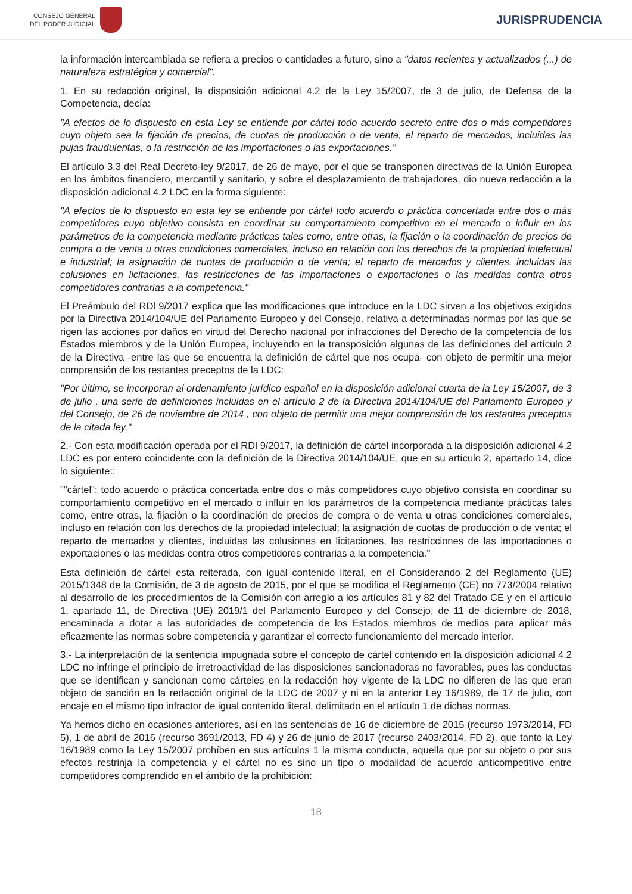CONSEJO GENERAL
DEL PODER JUDICIAL
JURISPRUDENCIA
la información intercambiada se refiera a precios o cantidades a futuro, sino a "datos recientes y actualizados (...) de naturaleza estratégica y comercial".
1. En su redacción original, la disposición adicional 4.2 de la Ley 15/2007, de 3 de julio, de Defensa de la Competencia, decía:
"A efectos de lo dispuesto en esta Ley se entiende por cártel todo acuerdo secreto entre dos o más competidores cuyo objeto sea la fijación de precios, de cuotas de producción o de venta, el reparto de mercados, incluidas las pujas fraudulentas, o la restricción de las importaciones o las exportaciones."
El artículo 3.3 del Real Decreto-ley 9/2017, de 26 de mayo, por el que se transponen directivas de la Unión Europea en los ámbitos financiero, mercantil y sanitario, y sobre el desplazamiento de trabajadores, dio nueva redacción a la disposición adicional 4.2 LDC en la forma siguiente:
"A efectos de lo dispuesto en esta ley se entiende por cártel todo acuerdo o práctica concertada entre dos o más competidores cuyo objetivo consista en coordinar su comportamiento competitivo en el mercado o influir en los parámetros de la competencia mediante prácticas tales como, entre otras, la fijación o la coordinación de precios de compra o de venta u otras condiciones comerciales, incluso en relación con los derechos de la propiedad intelectual e industrial; la asignación de cuotas de producción o de venta; el reparto de mercados y clientes, incluidas las colusiones en licitaciones, las restricciones de las importaciones o exportaciones o las medidas contra otros competidores contrarias a la competencia."
El Preámbulo del RDl 9/2017 explica que las modificaciones que introduce en la LDC sirven a los objetivos exigidos por la Directiva 2014/104/UE del Parlamento Europeo y del Consejo, relativa a determinadas normas por las que se rigen las acciones por daños en virtud del Derecho nacional por infracciones del Derecho de la competencia de los Estados miembros y de la Unión Europea, incluyendo en la transposición algunas de las definiciones del artículo 2 de la Directiva -entre las que se encuentra la definición de cártel que nos ocupa- con objeto de permitir una mejor comprensión de los restantes preceptos de la LDC:
"Por último, se incorporan al ordenamiento jurídico español en la disposición adicional cuarta de la Ley 15/2007, de 3 de julio , una serie de definiciones incluidas en el artículo 2 de la Directiva 2014/104/UE del Parlamento Europeo y del Consejo, de 26 de noviembre de 2014 , con objeto de permitir una mejor comprensión de los restantes preceptos de la citada ley."
2.- Con esta modificación operada por el RDl 9/2017, la definición de cártel incorporada a la disposición adicional 4.2 LDC es por entero coincidente con la definición de la Directiva 2014/104/UE, que en su artículo 2, apartado 14, dice lo siguiente::
""cártel": todo acuerdo o práctica concertada entre dos o más competidores cuyo objetivo consista en coordinar su comportamiento competitivo en el mercado o influir en los parámetros de la competencia mediante prácticas tales como, entre otras, la fijación o la coordinación de precios de compra o de venta u otras condiciones comerciales, incluso en relación con los derechos de la propiedad intelectual; la asignación de cuotas de producción o de venta; el reparto de mercados y clientes, incluidas las colusiones en licitaciones, las restricciones de las importaciones o exportaciones o las medidas contra otros competidores contrarias a la competencia."
Esta definición de cártel esta reiterada, con igual contenido literal, en el Considerando 2 del Reglamento (UE) 2015/1348 de la Comisión, de 3 de agosto de 2015, por el que se modifica el Reglamento (CE) no 773/2004 relativo al desarrollo de los procedimientos de la Comisión con arreglo a los artículos 81 y 82 del Tratado CE y en el artículo 1, apartado 11, de Directiva (UE) 2019/1 del Parlamento Europeo y del Consejo, de 11 de diciembre de 2018, encaminada a dotar a las autoridades de competencia de los Estados miembros de medios para aplicar más eficazmente las normas sobre competencia y garantizar el correcto funcionamiento del mercado interior.
3.- La interpretación de la sentencia impugnada sobre el concepto de cártel contenido en la disposición adicional 4.2 LDC no infringe el principio de irretroactividad de las disposiciones sancionadoras no favorables, pues las conductas que se identifican y sancionan como cárteles en la redacción hoy vigente de la LDC no difieren de las que eran objeto de sanción en la redacción original de la LDC de 2007 y ni en la anterior Ley 16/1989, de 17 de julio, con encaje en el mismo tipo infractor de igual contenido literal, delimitado en el artículo 1 de dichas normas.
Ya hemos dicho en ocasiones anteriores, así en las sentencias de 16 de diciembre de 2015 (recurso 1973/2014, FD 5), 1 de abril de 2016 (recurso 3691/2013, FD 4) y 26 de junio de 2017 (recurso 2403/2014, FD 2), que tanto la Ley 16/1989 como la Ley 15/2007 prohíben en sus artículos 1 la misma conducta, aquella que por su objeto o por sus efectos restrinja la competencia y el cártel no es sino un tipo o modalidad de acuerdo anticompetitivo entre competidores comprendido en el ámbito de la prohibición:
18